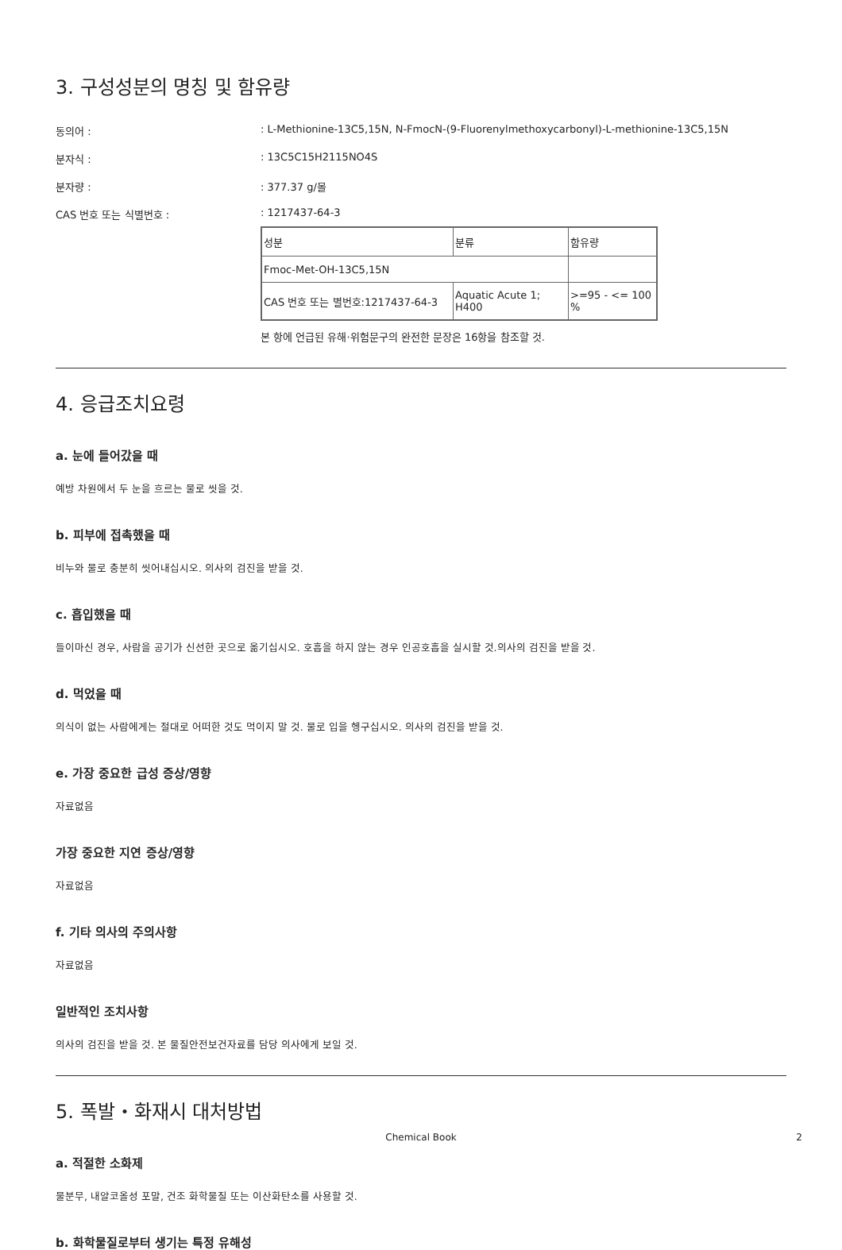3. 구성성분의 명칭 및 함유량
동의어 :: L-Methionine-13C5,15N, N-FmocN-(9-Fluorenylmethoxycarbonyl)-L-methionine-13C5,15N
분자식 :: 13C5C15H2115NO4S
분자량 :: 377.37 g/몰
CAS 번호 또는 식별번호 :: 1217437-64-3
| 성분 | 분류 | 함유량 |
| Fmoc-Met-OH-13C5,15N | | |
| CAS 번호 또는 별번호:1217437-64-3 | Aquatic Acute 1; H400 | >=95 - <= 100 % |
본 항에 언급된 유해·위험문구의 완전한 문장은 16항을 참조할 것.
4. 응급조치요령
a. 눈에 들어갔을 때
예방 차원에서 두 눈을 흐르는 물로 씻을 것.
b. 피부에 접촉했을 때
비누와 물로 충분히 씻어내십시오. 의사의 검진을 받을 것.
c. 흡입했을 때
들이마신 경우, 사람을 공기가 신선한 곳으로 옮기십시오. 호흡을 하지 않는 경우 인공호흡을 실시할 것.의사의 검진을 받을 것.
d. 먹었을 때
의식이 없는 사람에게는 절대로 어떠한 것도 먹이지 말 것. 물로 입을 헹구십시오. 의사의 검진을 받을 것.
e. 가장 중요한 급성 증상/영향
자료없음
가장 중요한 지연 증상/영향
자료없음
f. 기타 의사의 주의사항
자료없음
일반적인 조치사항
의사의 검진을 받을 것. 본 물질안전보건자료를 담당 의사에게 보일 것.
5. 폭발・화재시 대처방법
a. 적절한 소화제
물분무, 내알코올성 포말, 건조 화학물질 또는 이산화탄소를 사용할 것.
b. 화학물질로부터 생기는 특정 유해성
Chemical Book 2